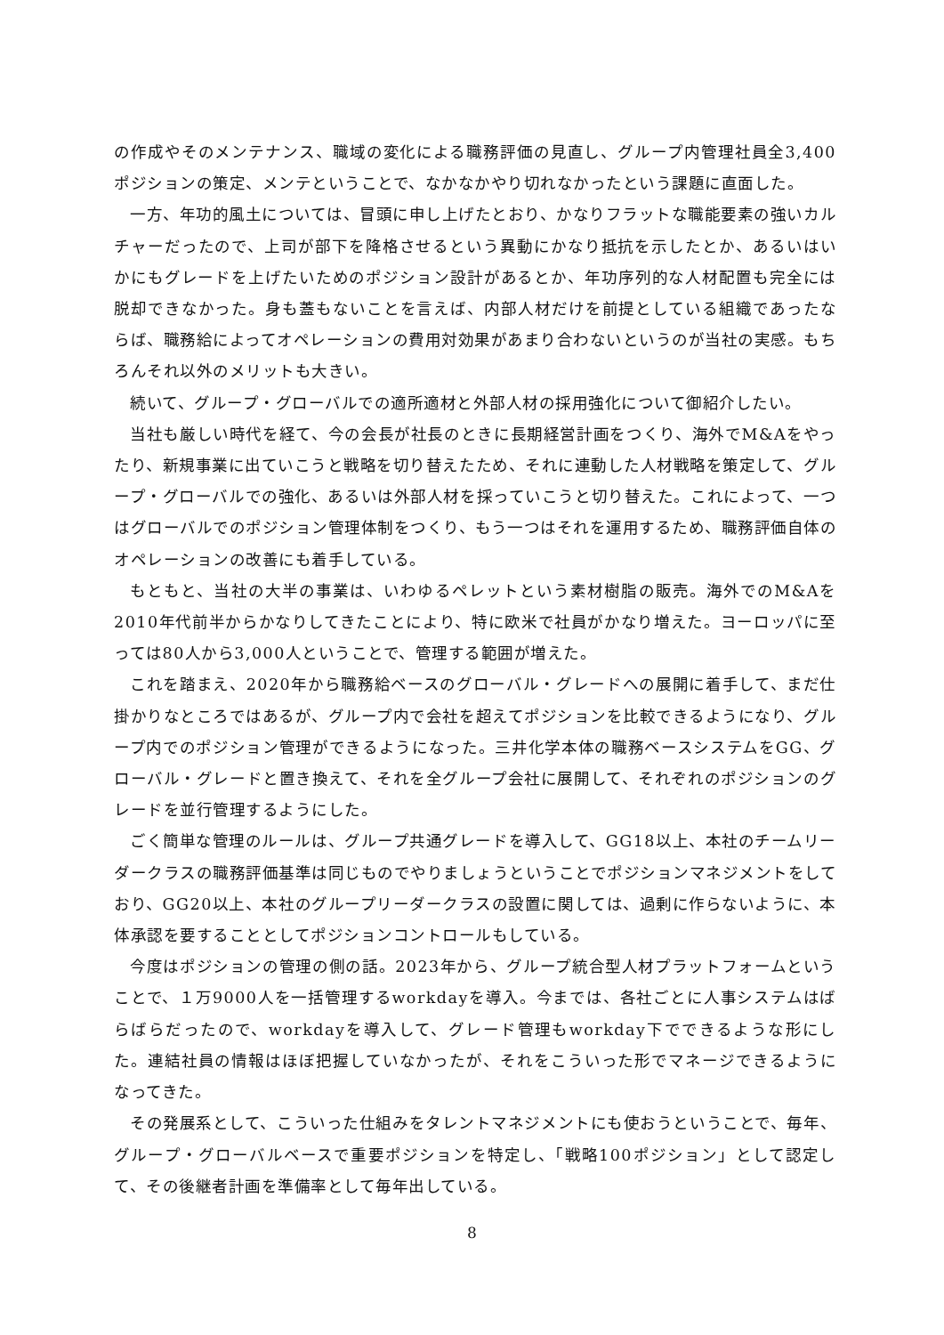の作成やそのメンテナンス、職域の変化による職務評価の見直し、グループ内管理社員全3,400ポジションの策定、メンテということで、なかなかやり切れなかったという課題に直面した。
一方、年功的風土については、冒頭に申し上げたとおり、かなりフラットな職能要素の強いカルチャーだったので、上司が部下を降格させるという異動にかなり抵抗を示したとか、あるいはいかにもグレードを上げたいためのポジション設計があるとか、年功序列的な人材配置も完全には脱却できなかった。身も蓋もないことを言えば、内部人材だけを前提としている組織であったならば、職務給によってオペレーションの費用対効果があまり合わないというのが当社の実感。もちろんそれ以外のメリットも大きい。
続いて、グループ・グローバルでの適所適材と外部人材の採用強化について御紹介したい。
当社も厳しい時代を経て、今の会長が社長のときに長期経営計画をつくり、海外でM&Aをやったり、新規事業に出ていこうと戦略を切り替えたため、それに連動した人材戦略を策定して、グループ・グローバルでの強化、あるいは外部人材を採っていこうと切り替えた。これによって、一つはグローバルでのポジション管理体制をつくり、もう一つはそれを運用するため、職務評価自体のオペレーションの改善にも着手している。
もともと、当社の大半の事業は、いわゆるペレットという素材樹脂の販売。海外でのM&Aを2010年代前半からかなりしてきたことにより、特に欧米で社員がかなり増えた。ヨーロッパに至っては80人から3,000人ということで、管理する範囲が増えた。
これを踏まえ、2020年から職務給ベースのグローバル・グレードへの展開に着手して、まだ仕掛かりなところではあるが、グループ内で会社を超えてポジションを比較できるようになり、グループ内でのポジション管理ができるようになった。三井化学本体の職務ベースシステムをGG、グローバル・グレードと置き換えて、それを全グループ会社に展開して、それぞれのポジションのグレードを並行管理するようにした。
ごく簡単な管理のルールは、グループ共通グレードを導入して、GG18以上、本社のチームリーダークラスの職務評価基準は同じものでやりましょうということでポジションマネジメントをしており、GG20以上、本社のグループリーダークラスの設置に関しては、過剰に作らないように、本体承認を要することとしてポジションコントロールもしている。
今度はポジションの管理の側の話。2023年から、グループ統合型人材プラットフォームということで、１万9000人を一括管理するworkdayを導入。今までは、各社ごとに人事システムはばらばらだったので、workdayを導入して、グレード管理もworkday下でできるような形にした。連結社員の情報はほぼ把握していなかったが、それをこういった形でマネージできるようになってきた。
その発展系として、こういった仕組みをタレントマネジメントにも使おうということで、毎年、グループ・グローバルベースで重要ポジションを特定し、「戦略100ポジション」として認定して、その後継者計画を準備率として毎年出している。
8